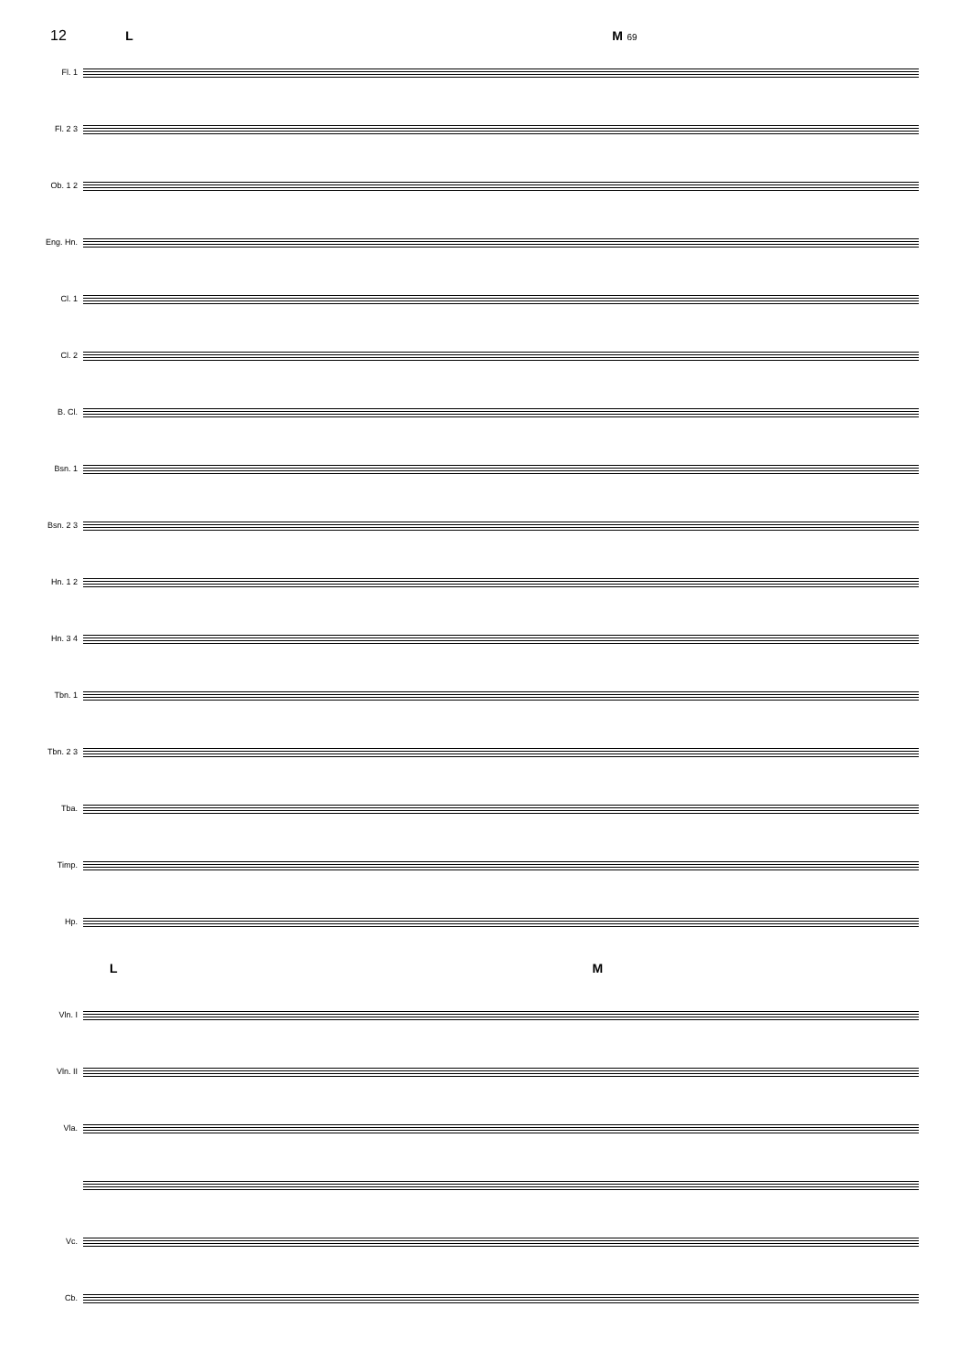12 L M 69
Fl. 1
Fl. 2 3
Ob. 1 2
Eng. Hn.
Cl. 1
Cl. 2
B. Cl.
Bsn. 1
Bsn. 2 3
Hn. 1 2
Hn. 3 4
Tbn. 1
Tbn. 2 3
Tba.
Timp.
Hp.
L M
Vln. I
Vln. II
Vla.
Vc.
Cb.
pp mf p f ppp mp a 2 a 2. sul 4" S.T. (S.T.) pizz. arco arco S.T.